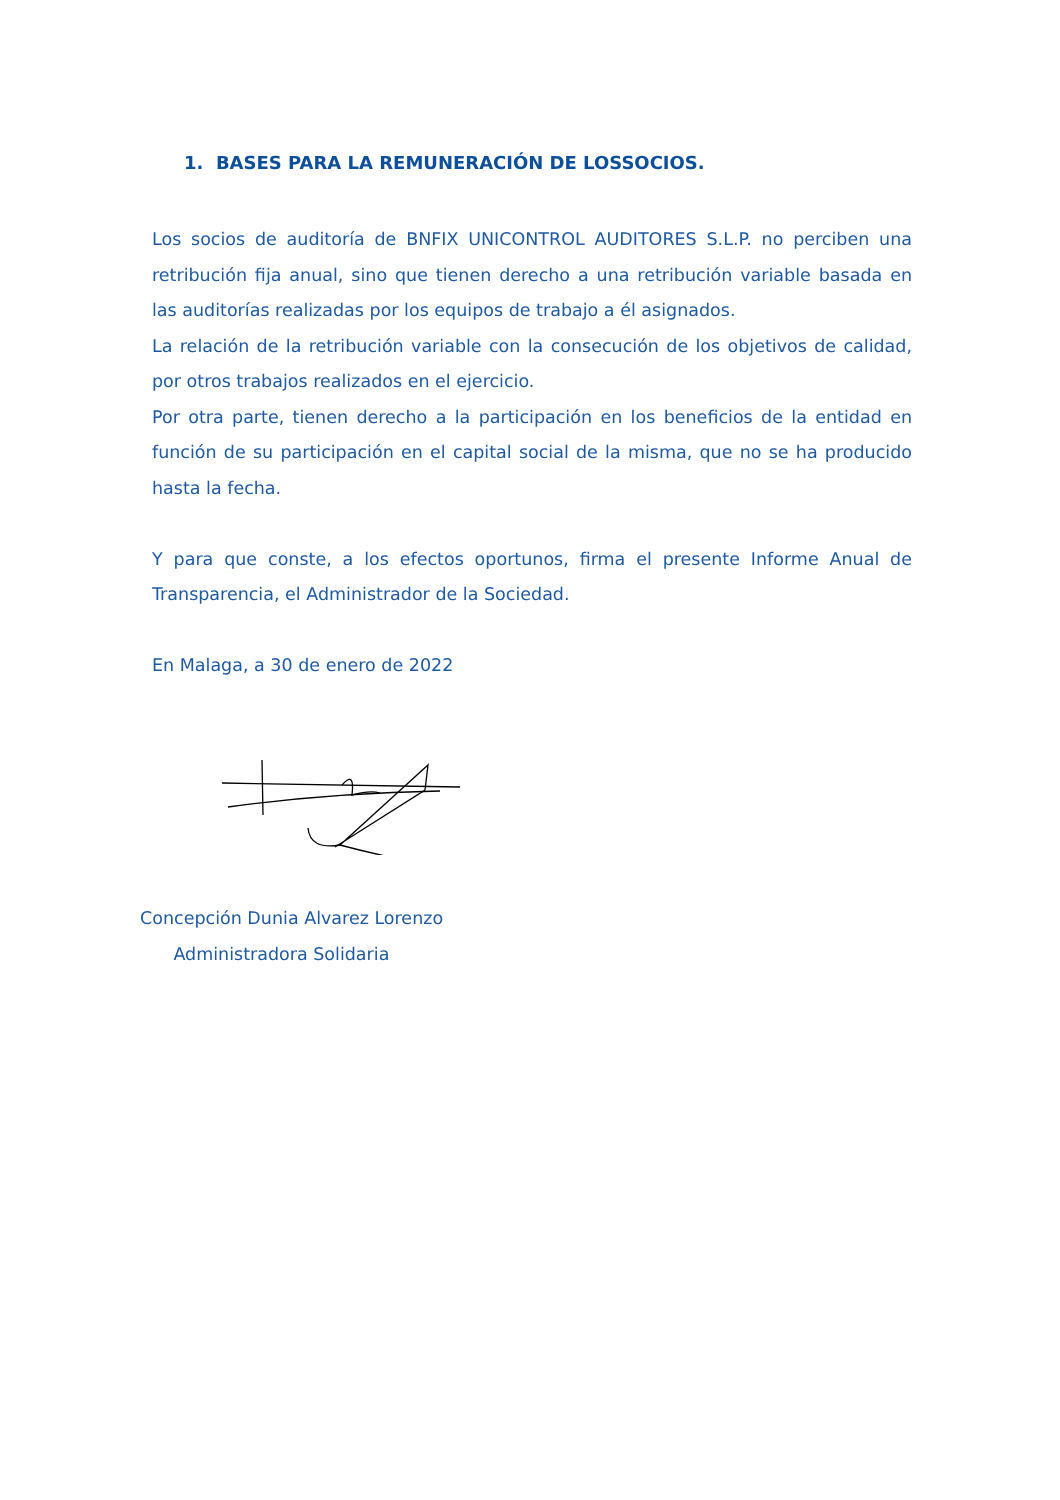1. BASES PARA LA REMUNERACIÓN DE LOSSOCIOS.
Los socios de auditoría de BNFIX UNICONTROL AUDITORES S.L.P. no perciben una retribución fija anual, sino que tienen derecho a una retribución variable basada en las auditorías realizadas por los equipos de trabajo a él asignados.
La relación de la retribución variable con la consecución de los objetivos de calidad, por otros trabajos realizados en el ejercicio.
Por otra parte, tienen derecho a la participación en los beneficios de la entidad en función de su participación en el capital social de la misma, que no se ha producido hasta la fecha.
Y para que conste, a los efectos oportunos, firma el presente Informe Anual de Transparencia, el Administrador de la Sociedad.
En Malaga, a 30 de enero de 2022
Concepción Dunia Alvarez Lorenzo
Administradora Solidaria